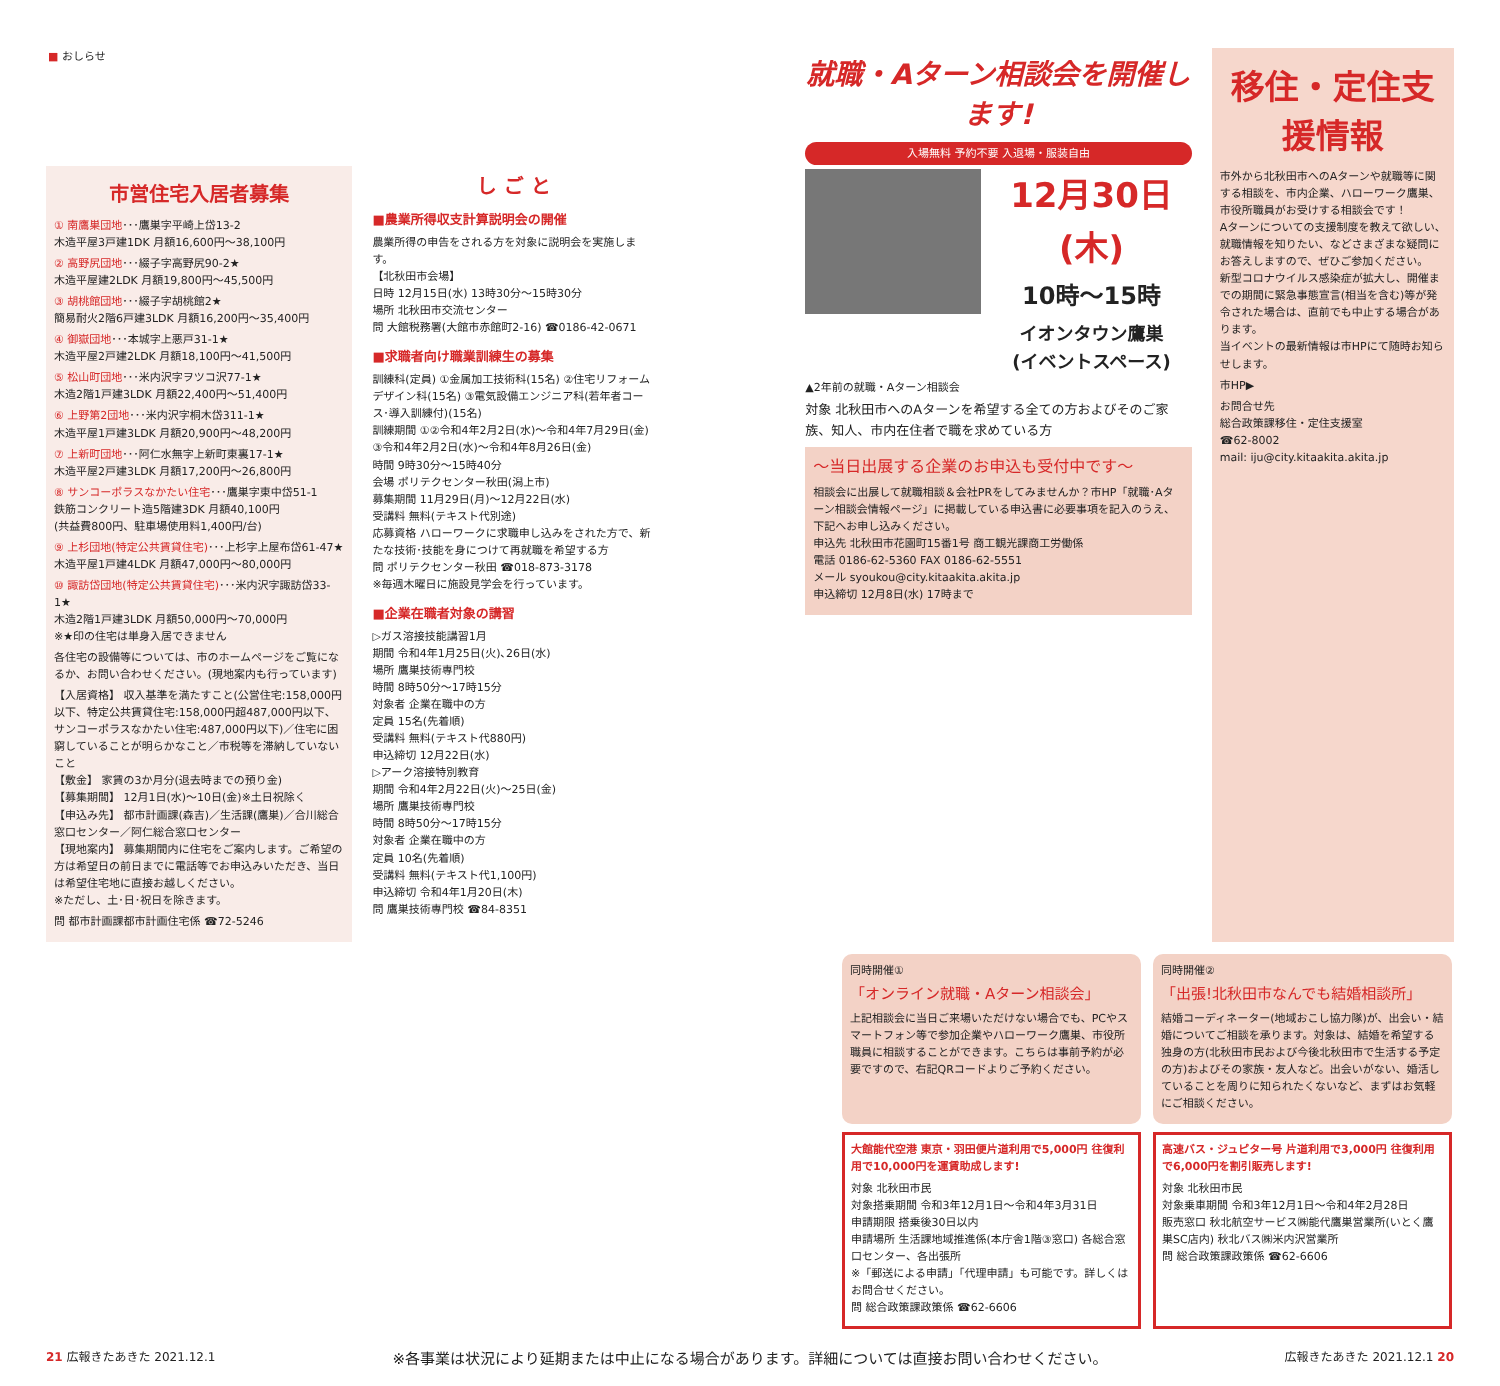■ おしらせ
市営住宅入居者募集
① 南鷹巣団地･･･鷹巣字平崎上岱13-2
木造平屋3戸建1DK 月額16,600円～38,100円
② 高野尻団地･･･綴子字高野尻90-2★
木造平屋建2LDK 月額19,800円～45,500円
③ 胡桃館団地･･･綴子字胡桃館2★
簡易耐火2階6戸建3LDK 月額16,200円～35,400円
④ 御嶽団地･･･本城字上悪戸31-1★
木造平屋2戸建2LDK 月額18,100円～41,500円
⑤ 松山町団地･･･米内沢字ヲツコ沢77-1★
木造2階1戸建3LDK 月額22,400円～51,400円
⑥ 上野第2団地･･･米内沢字桐木岱311-1★
木造平屋1戸建3LDK 月額20,900円～48,200円
⑦ 上新町団地･･･阿仁水無字上新町東裏17-1★
木造平屋2戸建3LDK 月額17,200円～26,800円
⑧ サンコーポラスなかたい住宅･･･鷹巣字東中岱51-1
鉄筋コンクリート造5階建3DK 月額40,100円
(共益費800円、駐車場使用料1,400円/台)
⑨ 上杉団地(特定公共賃貸住宅)･･･上杉字上屋布岱61-47★
木造平屋1戸建4LDK 月額47,000円～80,000円
⑩ 諏訪岱団地(特定公共賃貸住宅)･･･米内沢字諏訪岱33-1★
木造2階1戸建3LDK 月額50,000円～70,000円
※★印の住宅は単身入居できません
各住宅の設備等については、市のホームページをご覧になるか、お問い合わせください。(現地案内も行っています)
【入居資格】 収入基準を満たすこと(公営住宅:158,000円以下、特定公共賃貸住宅:158,000円超487,000円以下、サンコーポラスなかたい住宅:487,000円以下)／住宅に困窮していることが明らかなこと／市税等を滞納していないこと
【敷金】 家賃の3か月分(退去時までの預り金)
【募集期間】 12月1日(水)～10日(金)※土日祝除く
【申込み先】 都市計画課(森吉)／生活課(鷹巣)／合川総合窓口センター／阿仁総合窓口センター
【現地案内】 募集期間内に住宅をご案内します。ご希望の方は希望日の前日までに電話等でお申込みいただき、当日は希望住宅地に直接お越しください。
※ただし、土･日･祝日を除きます。
問 都市計画課都市計画住宅係 ☎72-5246
し ご と
■農業所得収支計算説明会の開催
農業所得の申告をされる方を対象に説明会を実施します。
【北秋田市会場】
日時 12月15日(水) 13時30分～15時30分
場所 北秋田市交流センター
問 大館税務署(大館市赤館町2-16) ☎0186-42-0671
■求職者向け職業訓練生の募集
訓練科(定員) ①金属加工技術科(15名) ②住宅リフォームデザイン科(15名) ③電気設備エンジニア科(若年者コース･導入訓練付)(15名)
訓練期間 ①②令和4年2月2日(水)～令和4年7月29日(金) ③令和4年2月2日(水)～令和4年8月26日(金)
時間 9時30分～15時40分
会場 ポリテクセンター秋田(潟上市)
募集期間 11月29日(月)～12月22日(水)
受講料 無料(テキスト代別途)
応募資格 ハローワークに求職申し込みをされた方で、新たな技術･技能を身につけて再就職を希望する方
問 ポリテクセンター秋田 ☎018-873-3178
※毎週木曜日に施設見学会を行っています。
■企業在職者対象の講習
▷ガス溶接技能講習1月
期間 令和4年1月25日(火)､26日(水)
場所 鷹巣技術専門校
時間 8時50分～17時15分
対象者 企業在職中の方
定員 15名(先着順)
受講料 無料(テキスト代880円)
申込締切 12月22日(水)
▷アーク溶接特別教育
期間 令和4年2月22日(火)～25日(金)
場所 鷹巣技術専門校
時間 8時50分～17時15分
対象者 企業在職中の方
定員 10名(先着順)
受講料 無料(テキスト代1,100円)
申込締切 令和4年1月20日(木)
問 鷹巣技術専門校 ☎84-8351
就職・Aターン相談会を開催します!
入場無料 予約不要 入退場・服装自由
12月30日(木)
10時～15時
イオンタウン鷹巣
(イベントスペース)
▲2年前の就職・Aターン相談会
対象 北秋田市へのAターンを希望する全ての方およびそのご家族、知人、市内在住者で職を求めている方
～当日出展する企業のお申込も受付中です～
相談会に出展して就職相談＆会社PRをしてみませんか？市HP「就職･Aターン相談会情報ページ」に掲載している申込書に必要事項を記入のうえ、下記へお申し込みください。
申込先 北秋田市花園町15番1号 商工観光課商工労働係
電話 0186-62-5360 FAX 0186-62-5551
メール syoukou@city.kitaakita.akita.jp
申込締切 12月8日(水) 17時まで
移住・定住支援情報
市外から北秋田市へのAターンや就職等に関する相談を、市内企業、ハローワーク鷹巣、市役所職員がお受けする相談会です！
Aターンについての支援制度を教えて欲しい、就職情報を知りたい、などさまざまな疑問にお答えしますので、ぜひご参加ください。
新型コロナウイルス感染症が拡大し、開催までの期間に緊急事態宣言(相当を含む)等が発令された場合は、直前でも中止する場合があります。
当イベントの最新情報は市HPにて随時お知らせします。
市HP▶
お問合せ先
総合政策課移住・定住支援室
☎62-8002
mail: iju@city.kitaakita.akita.jp
同時開催①
「オンライン就職・Aターン相談会」
上記相談会に当日ご来場いただけない場合でも、PCやスマートフォン等で参加企業やハローワーク鷹巣、市役所職員に相談することができます。こちらは事前予約が必要ですので、右記QRコードよりご予約ください。
同時開催②
「出張!北秋田市なんでも結婚相談所」
結婚コーディネーター(地域おこし協力隊)が、出会い・結婚についてご相談を承ります。対象は、結婚を希望する独身の方(北秋田市民および今後北秋田市で生活する予定の方)およびその家族・友人など。出会いがない、婚活していることを周りに知られたくないなど、まずはお気軽にご相談ください。
大館能代空港 東京・羽田便片道利用で5,000円 往復利用で10,000円を運賃助成します!
対象 北秋田市民
対象搭乗期間 令和3年12月1日～令和4年3月31日
申請期限 搭乗後30日以内
申請場所 生活課地域推進係(本庁舎1階③窓口) 各総合窓口センター、各出張所
※「郵送による申請」「代理申請」も可能です。詳しくはお問合せください。
問 総合政策課政策係 ☎62-6606
高速バス・ジュピター号 片道利用で3,000円 往復利用で6,000円を割引販売します!
対象 北秋田市民
対象乗車期間 令和3年12月1日～令和4年2月28日
販売窓口 秋北航空サービス㈱能代鷹巣営業所(いとく鷹巣SC店内) 秋北バス㈱米内沢営業所
問 総合政策課政策係 ☎62-6606
21 広報きたあきた 2021.12.1 ※各事業は状況により延期または中止になる場合があります。詳細については直接お問い合わせください。 広報きたあきた 2021.12.1 20